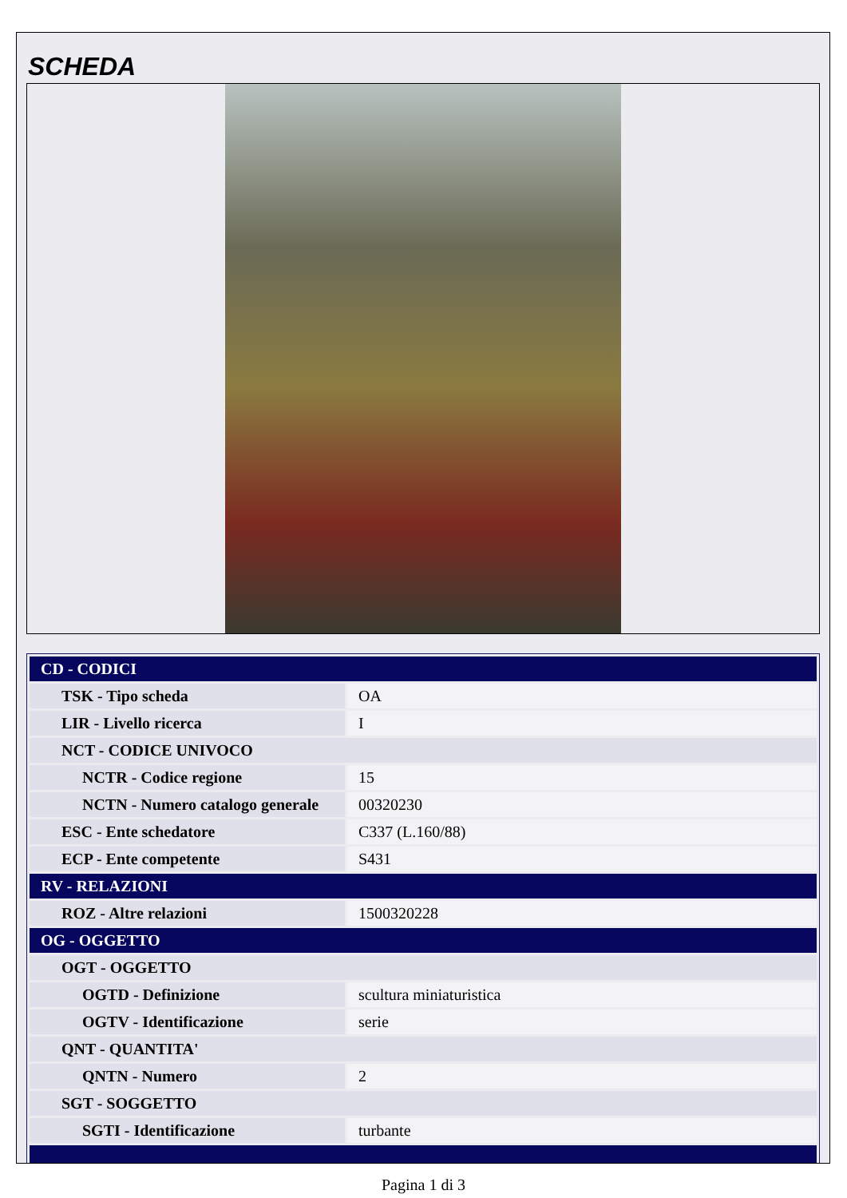SCHEDA
| CD - CODICI | |
| TSK - Tipo scheda | OA |
| LIR - Livello ricerca | I |
| NCT - CODICE UNIVOCO | |
| NCTR - Codice regione | 15 |
| NCTN - Numero catalogo generale | 00320230 |
| ESC - Ente schedatore | C337 (L.160/88) |
| ECP - Ente competente | S431 |
| RV - RELAZIONI | |
| ROZ - Altre relazioni | 1500320228 |
| OG - OGGETTO | |
| OGT - OGGETTO | |
| OGTD - Definizione | scultura miniaturistica |
| OGTV - Identificazione | serie |
| QNT - QUANTITA' | |
| QNTN - Numero | 2 |
| SGT - SOGGETTO | |
| SGTI - Identificazione | turbante |
Pagina 1 di 3